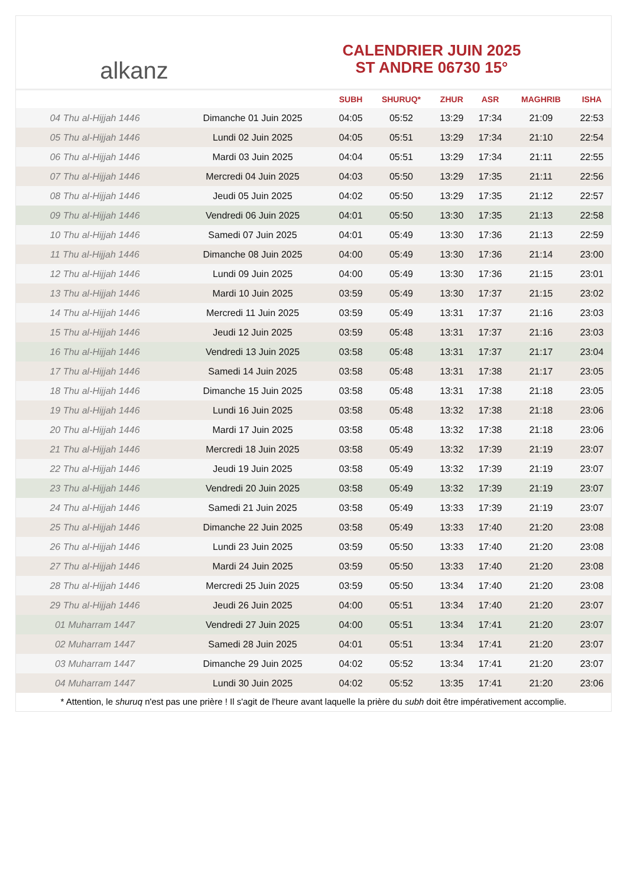alkanz
CALENDRIER JUIN 2025
ST ANDRE 06730 15°
| | | SUBH | SHURUQ* | ZHUR | ASR | MAGHRIB | ISHA |
| --- | --- | --- | --- | --- | --- | --- | --- |
| 04 Thu al-Hijjah 1446 | Dimanche 01 Juin 2025 | 04:05 | 05:52 | 13:29 | 17:34 | 21:09 | 22:53 |
| 05 Thu al-Hijjah 1446 | Lundi 02 Juin 2025 | 04:05 | 05:51 | 13:29 | 17:34 | 21:10 | 22:54 |
| 06 Thu al-Hijjah 1446 | Mardi 03 Juin 2025 | 04:04 | 05:51 | 13:29 | 17:34 | 21:11 | 22:55 |
| 07 Thu al-Hijjah 1446 | Mercredi 04 Juin 2025 | 04:03 | 05:50 | 13:29 | 17:35 | 21:11 | 22:56 |
| 08 Thu al-Hijjah 1446 | Jeudi 05 Juin 2025 | 04:02 | 05:50 | 13:29 | 17:35 | 21:12 | 22:57 |
| 09 Thu al-Hijjah 1446 | Vendredi 06 Juin 2025 | 04:01 | 05:50 | 13:30 | 17:35 | 21:13 | 22:58 |
| 10 Thu al-Hijjah 1446 | Samedi 07 Juin 2025 | 04:01 | 05:49 | 13:30 | 17:36 | 21:13 | 22:59 |
| 11 Thu al-Hijjah 1446 | Dimanche 08 Juin 2025 | 04:00 | 05:49 | 13:30 | 17:36 | 21:14 | 23:00 |
| 12 Thu al-Hijjah 1446 | Lundi 09 Juin 2025 | 04:00 | 05:49 | 13:30 | 17:36 | 21:15 | 23:01 |
| 13 Thu al-Hijjah 1446 | Mardi 10 Juin 2025 | 03:59 | 05:49 | 13:30 | 17:37 | 21:15 | 23:02 |
| 14 Thu al-Hijjah 1446 | Mercredi 11 Juin 2025 | 03:59 | 05:49 | 13:31 | 17:37 | 21:16 | 23:03 |
| 15 Thu al-Hijjah 1446 | Jeudi 12 Juin 2025 | 03:59 | 05:48 | 13:31 | 17:37 | 21:16 | 23:03 |
| 16 Thu al-Hijjah 1446 | Vendredi 13 Juin 2025 | 03:58 | 05:48 | 13:31 | 17:37 | 21:17 | 23:04 |
| 17 Thu al-Hijjah 1446 | Samedi 14 Juin 2025 | 03:58 | 05:48 | 13:31 | 17:38 | 21:17 | 23:05 |
| 18 Thu al-Hijjah 1446 | Dimanche 15 Juin 2025 | 03:58 | 05:48 | 13:31 | 17:38 | 21:18 | 23:05 |
| 19 Thu al-Hijjah 1446 | Lundi 16 Juin 2025 | 03:58 | 05:48 | 13:32 | 17:38 | 21:18 | 23:06 |
| 20 Thu al-Hijjah 1446 | Mardi 17 Juin 2025 | 03:58 | 05:48 | 13:32 | 17:38 | 21:18 | 23:06 |
| 21 Thu al-Hijjah 1446 | Mercredi 18 Juin 2025 | 03:58 | 05:49 | 13:32 | 17:39 | 21:19 | 23:07 |
| 22 Thu al-Hijjah 1446 | Jeudi 19 Juin 2025 | 03:58 | 05:49 | 13:32 | 17:39 | 21:19 | 23:07 |
| 23 Thu al-Hijjah 1446 | Vendredi 20 Juin 2025 | 03:58 | 05:49 | 13:32 | 17:39 | 21:19 | 23:07 |
| 24 Thu al-Hijjah 1446 | Samedi 21 Juin 2025 | 03:58 | 05:49 | 13:33 | 17:39 | 21:19 | 23:07 |
| 25 Thu al-Hijjah 1446 | Dimanche 22 Juin 2025 | 03:58 | 05:49 | 13:33 | 17:40 | 21:20 | 23:08 |
| 26 Thu al-Hijjah 1446 | Lundi 23 Juin 2025 | 03:59 | 05:50 | 13:33 | 17:40 | 21:20 | 23:08 |
| 27 Thu al-Hijjah 1446 | Mardi 24 Juin 2025 | 03:59 | 05:50 | 13:33 | 17:40 | 21:20 | 23:08 |
| 28 Thu al-Hijjah 1446 | Mercredi 25 Juin 2025 | 03:59 | 05:50 | 13:34 | 17:40 | 21:20 | 23:08 |
| 29 Thu al-Hijjah 1446 | Jeudi 26 Juin 2025 | 04:00 | 05:51 | 13:34 | 17:40 | 21:20 | 23:07 |
| 01 Muharram 1447 | Vendredi 27 Juin 2025 | 04:00 | 05:51 | 13:34 | 17:41 | 21:20 | 23:07 |
| 02 Muharram 1447 | Samedi 28 Juin 2025 | 04:01 | 05:51 | 13:34 | 17:41 | 21:20 | 23:07 |
| 03 Muharram 1447 | Dimanche 29 Juin 2025 | 04:02 | 05:52 | 13:34 | 17:41 | 21:20 | 23:07 |
| 04 Muharram 1447 | Lundi 30 Juin 2025 | 04:02 | 05:52 | 13:35 | 17:41 | 21:20 | 23:06 |
* Attention, le shuruq n'est pas une prière ! Il s'agit de l'heure avant laquelle la prière du subh doit être impérativement accomplie.